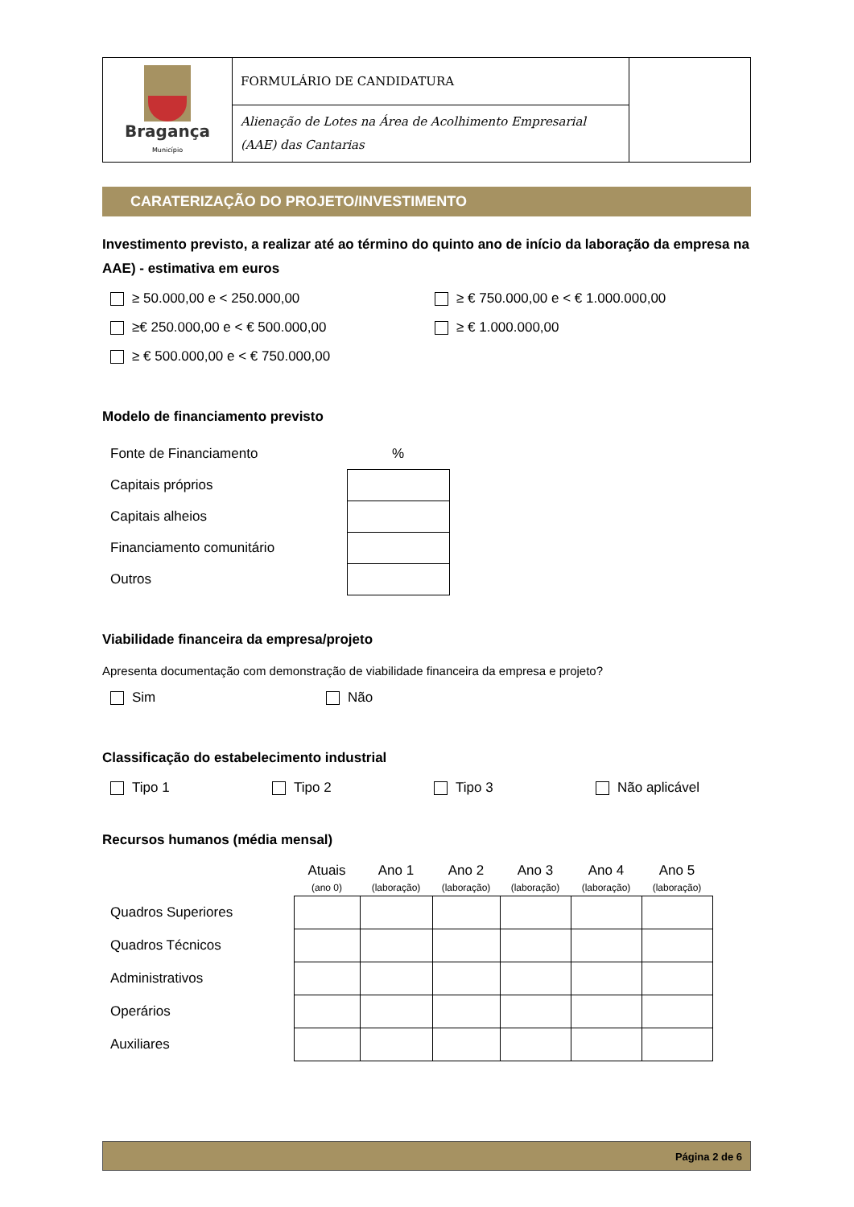| Bragança Município | FORMULÁRIO DE CANDIDATURA | |
| | Alienação de Lotes na Área de Acolhimento Empresarial (AAE) das Cantarias | |
CARATERIZAÇÃO DO PROJETO/INVESTIMENTO
Investimento previsto, a realizar até ao término do quinto ano de início da laboração da empresa na AAE) - estimativa em euros
≥ 50.000,00 e < 250.000,00
≥ € 750.000,00 e < € 1.000.000,00
≥€ 250.000,00 e < € 500.000,00
≥ € 1.000.000,00
≥ € 500.000,00 e < € 750.000,00
Modelo de financiamento previsto
| Fonte de Financiamento | % |
| Capitais próprios | |
| Capitais alheios | |
| Financiamento comunitário | |
| Outros | |
Viabilidade financeira da empresa/projeto
Apresenta documentação com demonstração de viabilidade financeira da empresa e projeto?
Sim
Não
Classificação do estabelecimento industrial
Tipo 1
Tipo 2
Tipo 3
Não aplicável
Recursos humanos (média mensal)
| | Atuais (ano 0) | Ano 1 (laboração) | Ano 2 (laboração) | Ano 3 (laboração) | Ano 4 (laboração) | Ano 5 (laboração) |
| --- | --- | --- | --- | --- | --- | --- |
| Quadros Superiores | | | | | | |
| Quadros Técnicos | | | | | | |
| Administrativos | | | | | | |
| Operários | | | | | | |
| Auxiliares | | | | | | |
Página 2 de 6